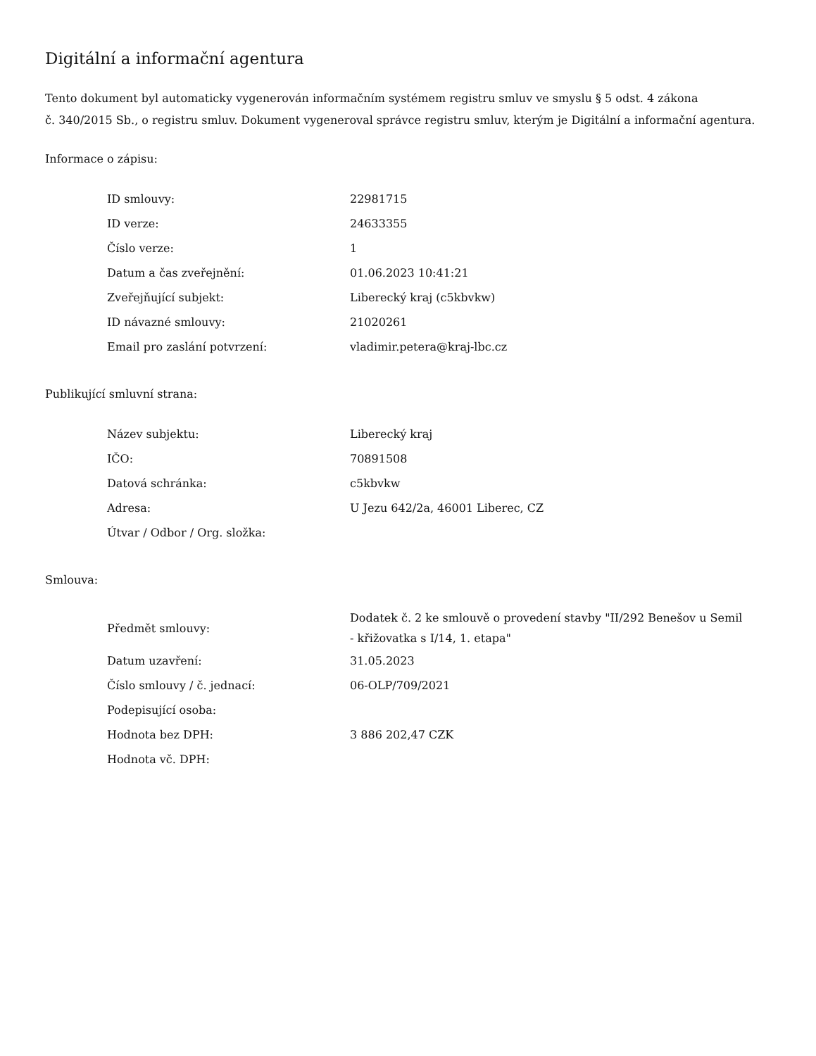Digitální a informační agentura
Tento dokument byl automaticky vygenerován informačním systémem registru smluv ve smyslu § 5 odst. 4 zákona
č. 340/2015 Sb., o registru smluv. Dokument vygeneroval správce registru smluv, kterým je Digitální a informační agentura.
Informace o zápisu:
| ID smlouvy: | 22981715 |
| ID verze: | 24633355 |
| Číslo verze: | 1 |
| Datum a čas zveřejnění: | 01.06.2023 10:41:21 |
| Zveřejňující subjekt: | Liberecký kraj (c5kbvkw) |
| ID návazné smlouvy: | 21020261 |
| Email pro zaslání potvrzení: | vladimir.petera@kraj-lbc.cz |
Publikující smluvní strana:
| Název subjektu: | Liberecký kraj |
| IČO: | 70891508 |
| Datová schránka: | c5kbvkw |
| Adresa: | U Jezu 642/2a, 46001 Liberec, CZ |
| Útvar / Odbor / Org. složka: | |
Smlouva:
| Předmět smlouvy: | Dodatek č. 2 ke smlouvě o provedení stavby "II/292 Benešov u Semil - křižovatka s I/14, 1. etapa" |
| Datum uzavření: | 31.05.2023 |
| Číslo smlouvy / č. jednací: | 06-OLP/709/2021 |
| Podepisující osoba: | |
| Hodnota bez DPH: | 3 886 202,47 CZK |
| Hodnota vč. DPH: | |